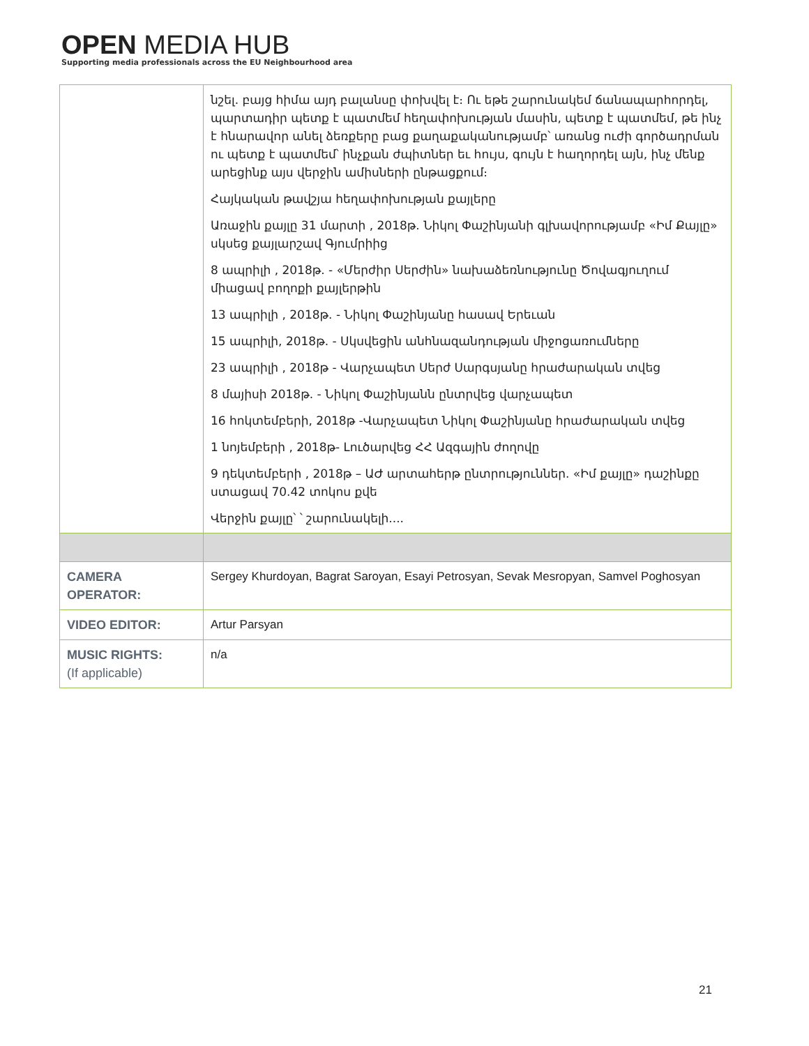OPEN MEDIA HUB
Supporting media professionals across the EU Neighbourhood area
| | նշել. բայց հիմա այդ բալանսը փոխվել է։ Ու եթե շարունակեմ ճանապարհորդել, պարտադիր պետք է պատմեմ հեղափոխության մասին, պետք է պատմեմ, թե ինչ է հնարավոր անել ձեռքերը բաց քաղաքականությամբ՝ առանց ուժի գործադրման ու պետք է պատմեմ՝ ինչքան ժպիտներ եւ հույս, գույն է հաղորդել այն, ինչ մենք արեցինք այս վերջին ամիսների ընթացքում։ Հայկական թավշյա հեղափոխության քայլերը Առաջին քայլը 31 մարտի , 2018թ. Նիկոլ Փաշինյանի գլխավորությամբ «Իմ Քայլը» սկսեց քայլարշավ Գյումրիից 8 ապրիլի , 2018թ. - «Մերժիր Սերժին» նախաձեռնությունը Ծովագյուղում միացավ բողոքի քայլերթին 13 ապրիլի , 2018թ. - Նիկոլ Փաշինյանը հասավ Երեւան 15 ապրիլի, 2018թ. - Սկսվեցին անհնազանդության միջոցառումները 23 ապրիլի , 2018թ - Վարչապետ Սերժ Սարգսյանը հրաժարական տվեց 8 մայիսի 2018թ. - Նիկոլ Փաշինյանն ընտրվեց վարչապետ 16 հոկտեմբերի, 2018թ -Վարչապետ Նիկոլ Փաշինյանը հրաժարական տվեց 1 նոյեմբերի , 2018թ- Լուծարվեց ՀՀ Ազգային ժողովը 9 դեկտեմբերի , 2018թ – ԱԺ արտահերթ ընտրություններ. «Իմ քայլը» դաշինքը ստացավ 70.42 տոկոս քվե Վերջին քայլը՝ ՝ շարունակելի.... |
| CAMERA OPERATOR: | Sergey Khurdoyan, Bagrat Saroyan, Esayi Petrosyan, Sevak Mesropyan, Samvel Poghosyan |
| VIDEO EDITOR: | Artur Parsyan |
| MUSIC RIGHTS: (If applicable) | n/a |
21